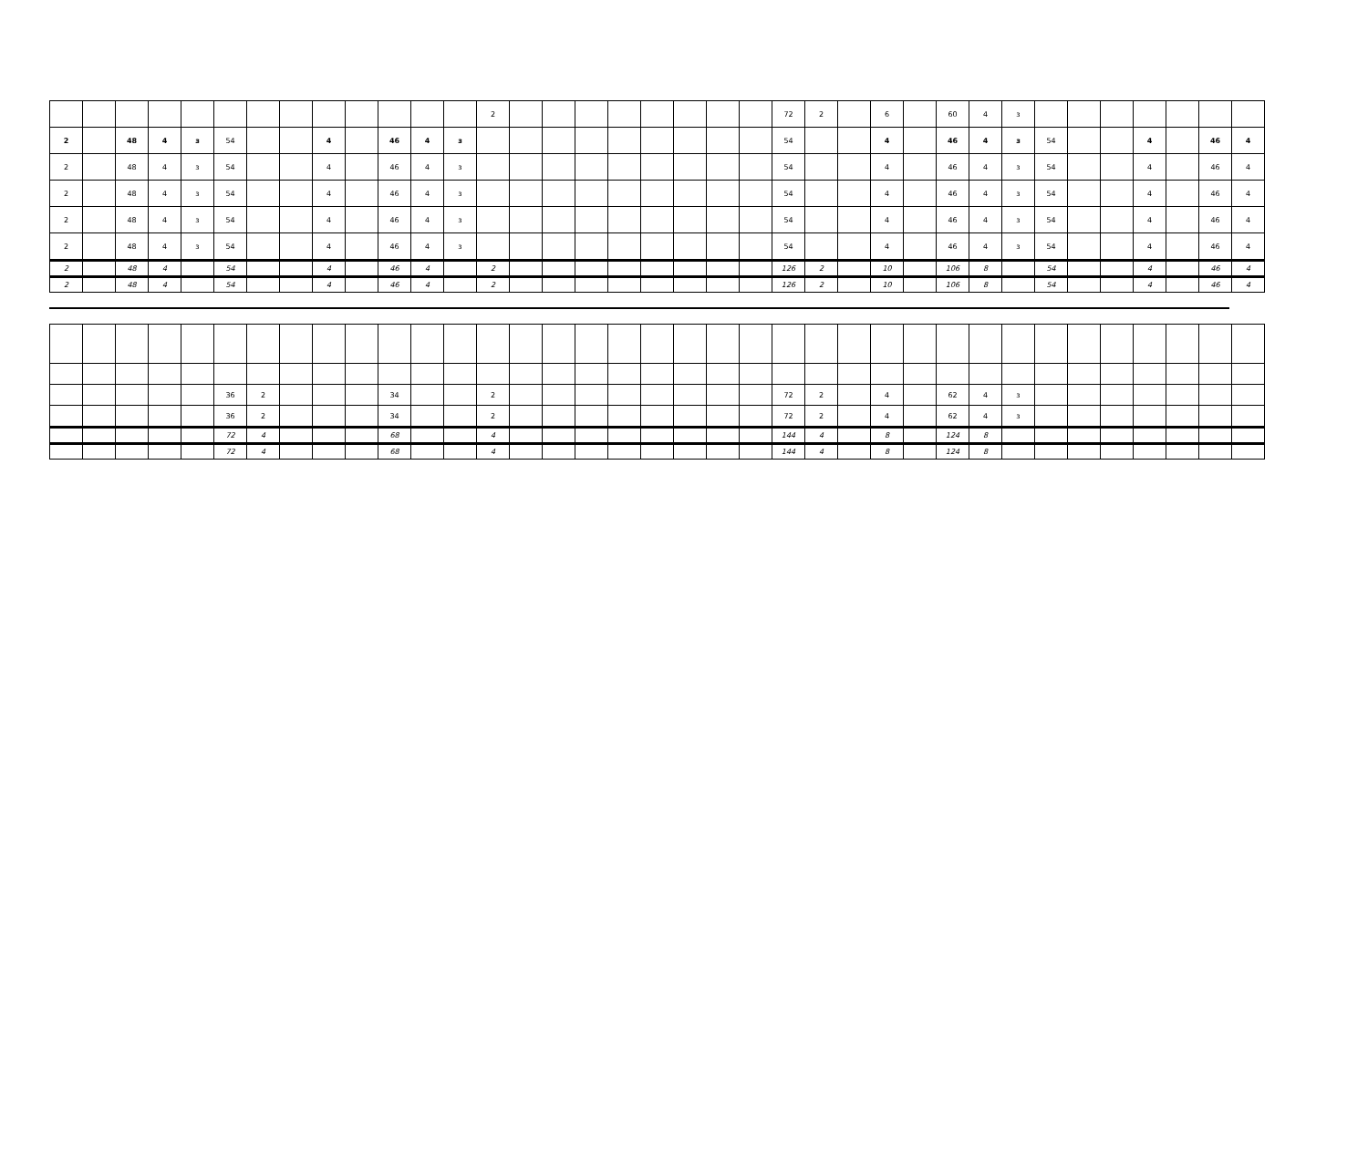| | | | | | | | | | | | | | 2 | | | | | | | | | 72 | 2 | | 6 | | 60 | 4 | з | | | | | | | |
| 2 | | 48 | 4 | з | 54 | | | 4 | | 46 | 4 | з | | | | | | | | | | 54 | | | 4 | | 46 | 4 | з | 54 | | | 4 | | 46 | 4 |
| 2 | | 48 | 4 | з | 54 | | | 4 | | 46 | 4 | з | | | | | | | | | | 54 | | | 4 | | 46 | 4 | з | 54 | | | 4 | | 46 | 4 |
| 2 | | 48 | 4 | з | 54 | | | 4 | | 46 | 4 | з | | | | | | | | | | 54 | | | 4 | | 46 | 4 | з | 54 | | | 4 | | 46 | 4 |
| 2 | | 48 | 4 | з | 54 | | | 4 | | 46 | 4 | з | | | | | | | | | | 54 | | | 4 | | 46 | 4 | з | 54 | | | 4 | | 46 | 4 |
| 2 | | 48 | 4 | з | 54 | | | 4 | | 46 | 4 | з | | | | | | | | | | 54 | | | 4 | | 46 | 4 | з | 54 | | | 4 | | 46 | 4 |
| 2 | | 48 | 4 | | 54 | | | 4 | | 46 | 4 | | 2 | | | | | | | | | 126 | 2 | | 10 | | 106 | 8 | | 54 | | | 4 | | 46 | 4 |
| 2 | | 48 | 4 | | 54 | | | 4 | | 46 | 4 | | 2 | | | | | | | | | 126 | 2 | | 10 | | 106 | 8 | | 54 | | | 4 | | 46 | 4 |
| | | | | | 36 | 2 | | | | 34 | | | 2 | | | | | | | | | 72 | 2 | | 4 | | 62 | 4 | з | | | | | | | |
| | | | | | 36 | 2 | | | | 34 | | | 2 | | | | | | | | | 72 | 2 | | 4 | | 62 | 4 | з | | | | | | | |
| | | | | | 72 | 4 | | | | 68 | | | 4 | | | | | | | | | 144 | 4 | | 8 | | 124 | 8 | | | | | | | | |
| | | | | | 72 | 4 | | | | 68 | | | 4 | | | | | | | | | 144 | 4 | | 8 | | 124 | 8 | | | | | | | | |